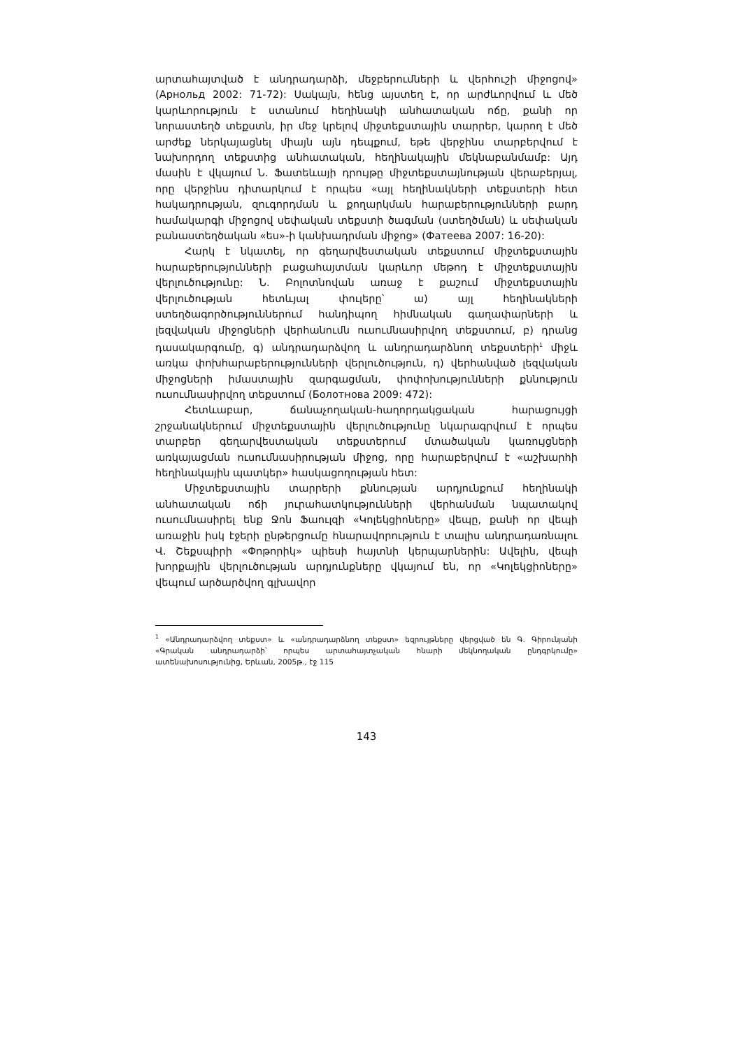արտահայտված է անդրադարձի, մեջբերումների և վերհուշի միջոցով» (Арнольд 2002: 71-72): Սակայն, հենց այստեղ է, որ արժևորվում և մեծ կարևորություն է ստանում հեղինակի անհատական ոճը, քանի որ նորաստեղծ տեքստն, իր մեջ կրելով միջտեքստային տարրեր, կարող է մեծ արժեք ներկայացնել միայն այն դեպքում, եթե վերջինս տարբերվում է նախորդող տեքստից անհատական, հեղինակային մեկնաբանմամբ: Այդ մասին է վկայում Ն. Ֆատեևայի դրույթը միջտեքստայնության վերաբերյալ, որը վերջինս դիտարկում է որպես «այլ հեղինակների տեքստերի հետ հակադրության, զուգորդման և քողարկման հարաբերությունների բարդ համակարգի միջոցով սեփական տեքստի ծագման (ստեղծման) և սեփական բանաստեղծական «ես»-ի կանխադրման միջոց» (Фатеева 2007: 16-20):
Հարկ է նկատել, որ գեղարվեստական տեքստում միջտեքստային հարաբերությունների բացահայտման կարևոր մեթոդ է միջտեքստային վերլուծությունը: Ն. Բոլոտնովան առաջ է քաշում միջտեքստային վերլուծության հետևյալ փուլերը՝ ա) այլ հեղինակների ստեղծագործություններում հանդիպող հիմնական գաղափարների և լեզվական միջոցների վերհանումն ուսումնասիրվող տեքստում, բ) դրանց դասակարգումը, գ) անդրադարձվող և անդրադարձնող տեքստերի<sup>1</sup> միջև առկա փոխհարաբերությունների վերլուծություն, դ) վերհանված լեզվական միջոցների իմաստային զարգացման, փոփոխությունների քննություն ուսումնասիրվող տեքստում (Болотнова 2009: 472):
Հետևաբար, ճանաչողական-հաղորդակցական հարացույցի շրջանակներում միջտեքստային վերլուծությունը նկարագրվում է որպես տարբեր գեղարվեստական տեքստերում մտածական կառույցների առկայացման ուսումնասիրության միջոց, որը հարաբերվում է «աշխարհի հեղինակային պատկեր» հասկացողության հետ:
Միջտեքստային տարրերի քննության արդյունքում հեղինակի անհատական ոճի յուրահատկությունների վերհանման նպատակով ուսումնասիրել ենք Ջոն Ֆաուլզի «Կոլեկցիոները» վեպը, քանի որ վեպի առաջին իսկ էջերի ընթերցումը հնարավորություն է տալիս անդրադառնալու Վ. Շեքսպիրի «Փոթորիկ» պիեսի հայտնի կերպարներին: Ավելին, վեպի խորքային վերլուծության արդյունքները վկայում են, որ «Կոլեկցիոները» վեպում արծարծվող գլխավոր
<sup>1</sup> «Անդրադարձվող տեքստ» և «անդրադարձնող տեքստ» եզրույթները վերցված են Գ. Գիրունյանի «Գրական անդրադարձի՝ որպես արտահայտչական հնարի մեկնողական ընդգրկումը» ատենախոսությունից, Երևան, 2005թ., էջ 115
143